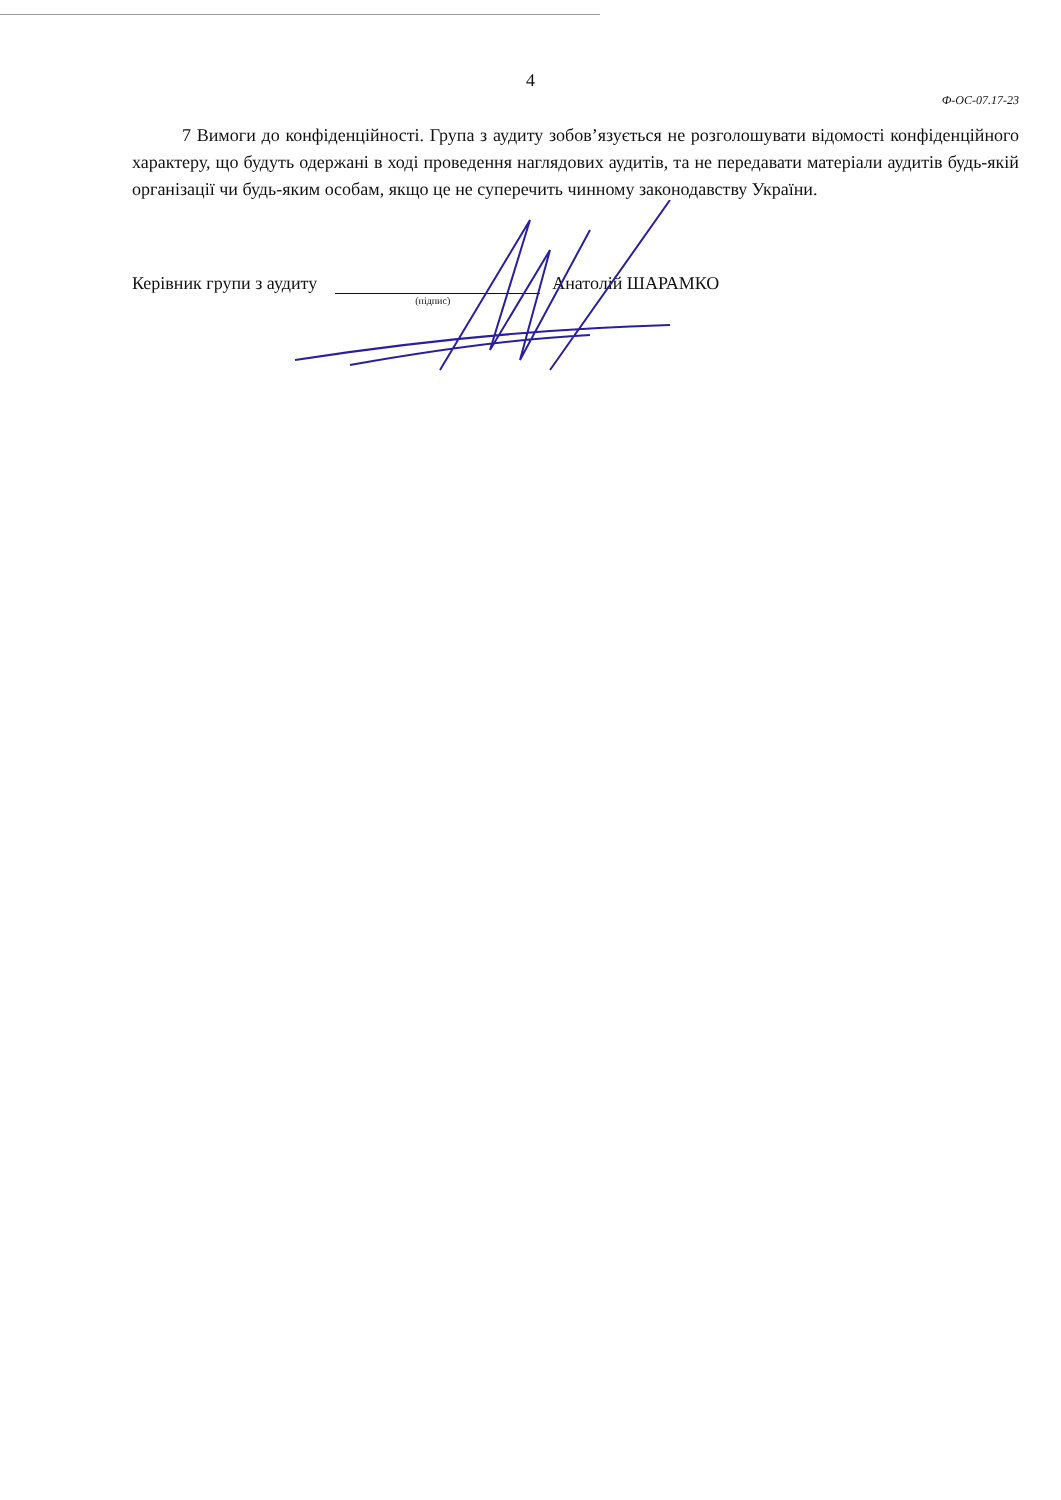4
Ф-ОС-07.17-23
7 Вимоги до конфіденційності. Група з аудиту зобов’язується не розголошувати відомості конфіденційного характеру, що будуть одержані в ході проведення наглядових аудитів, та не передавати матеріали аудитів будь-якій організації чи будь-яким особам, якщо це не суперечить чинному законодавству України.
Керівник групи з аудиту
(підпис)
Анатолій ШАРАМКО